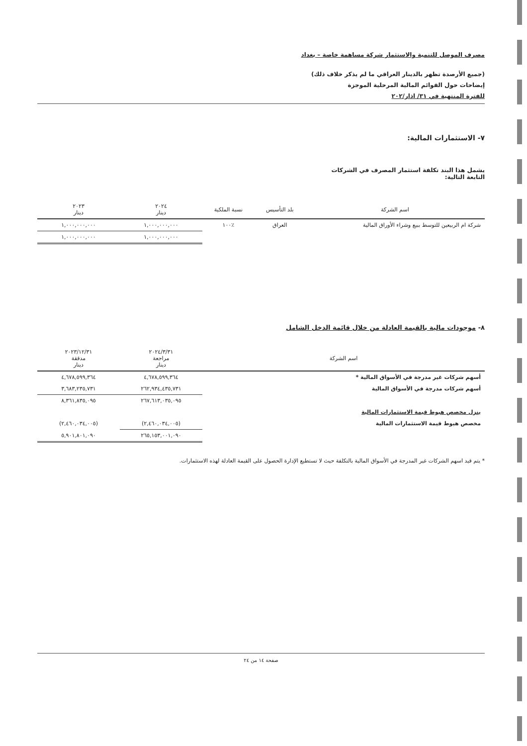مصرف الموصل للتنمية والاستثمار شركة مساهمة خاصة – بغداد
(جميع الأرصدة تظهر بالدينار العراقي ما لم يذكر خلاف ذلك)
إيضاحات حول القوائم المالية المرحلية الموجزة
للفترة المنتهية في ٣١/ اذار/٢٠٢
٧- الاستثمارات المالية:
يشمل هذا البند تكلفة استثمار المصرف في الشركات
التابعة التالية:
| اسم الشركة | بلد التأسيس | نسبة الملكية | ٢٠٢٤ دينار | ٢٠٢٣ دينار |
| --- | --- | --- | --- | --- |
| شركة ام الربيعين للتوسط ببيع وشراء الأوراق المالية | العراق | ٪١٠٠ | ١,٠٠٠,٠٠٠,٠٠٠ | ١,٠٠٠,٠٠٠,٠٠٠ |
| | | | ١,٠٠٠,٠٠٠,٠٠٠ | ١,٠٠٠,٠٠٠,٠٠٠ |
٨- موجودات مالية بالقيمة العادلة من خلال قائمة الدخل الشامل
| اسم الشركة | ٢٠٢٤/٣/٣١ مراجعة دينار | ٢٠٢٣/١٢/٣١ مدققة دينار |
| --- | --- | --- |
| أسهم شركات غير مدرجة في الأسواق المالية * | ٤,٦٧٨,٥٩٩,٣٦٤ | ٤,٦٧٨,٥٩٩,٣٦٤ |
| أسهم شركات مدرجة في الأسواق المالية | ٢٦٢,٩٣٤,٤٣٥,٧٣١ | ٣,٦٨٣,٢٣٥,٧٣١ |
| | ٢٦٧,٦١٣,٠٣٥,٠٩٥ | ٨,٣٦١,٨٣٥,٠٩٥ |
| ينزل مخصص هبوط قيمة الاستثمارات المالية | | |
| مخصص هبوط قيمة الاستثمارات المالية | (٢,٤٦٠,٠٣٤,٠٠٥) | (٢,٤٦٠,٠٣٤,٠٠٥) |
| | ٢٦٥,١٥٣,٠٠١,٠٩٠ | ٥,٩٠١,٨٠١,٠٩٠ |
* يتم قيد اسهم الشركات غير المدرجة في الأسواق المالية بالتكلفة حيث لا تستطيع الإدارة الحصول على القيمة العادلة لهذه الاستثمارات.
صفحة ١٤ من ٢٤